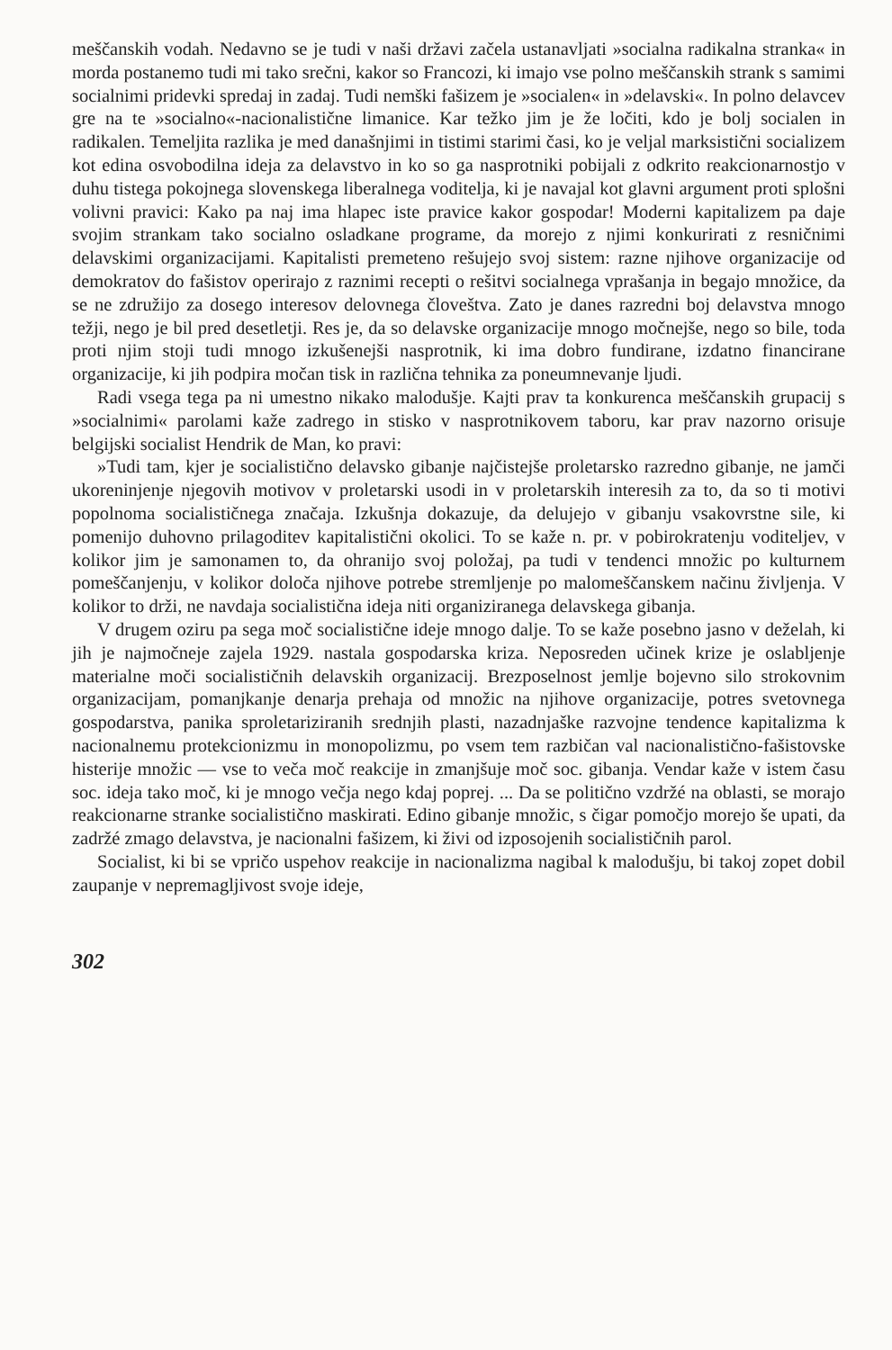meščanskih vodah. Nedavno se je tudi v naši državi začela ustanavljati »socialna radikalna stranka« in morda postanemo tudi mi tako srečni, kakor so Francozi, ki imajo vse polno meščanskih strank s samimi socialnimi pridevki spredaj in zadaj. Tudi nemški fašizem je »socialen« in »delavski«. In polno delavcev gre na te »socialno«-nacionalistične limanice. Kar težko jim je že ločiti, kdo je bolj socialen in radikalen. Temeljita razlika je med današnjimi in tistimi starimi časi, ko je veljal marksistični socializem kot edina osvobodilna ideja za delavstvo in ko so ga nasprotniki pobijali z odkrito reakcionarnostjo v duhu tistega pokojnega slovenskega liberalnega voditelja, ki je navajal kot glavni argument proti splošni volivni pravici: Kako pa naj ima hlapec iste pravice kakor gospodar! Moderni kapitalizem pa daje svojim strankam tako socialno osladkane programe, da morejo z njimi konkurirati z resničnimi delavskimi organizacijami. Kapitalisti premeteno rešujejo svoj sistem: razne njihove organizacije od demokratov do fašistov operirajo z raznimi recepti o rešitvi socialnega vprašanja in begajo množice, da se ne združijo za dosego interesov delovnega človeštva. Zato je danes razredni boj delavstva mnogo težji, nego je bil pred desetletji. Res je, da so delavske organizacije mnogo močnejše, nego so bile, toda proti njim stoji tudi mnogo izkušenejši nasprotnik, ki ima dobro fundirane, izdatno financirane organizacije, ki jih podpira močan tisk in različna tehnika za poneumnevanje ljudi.
Radi vsega tega pa ni umestno nikako malodušje. Kajti prav ta konkurenca meščanskih grupacij s »socialnimi« parolami kaže zadrego in stisko v nasprotnikovem taboru, kar prav nazorno orisuje belgijski socialist Hendrik de Man, ko pravi:
»Tudi tam, kjer je socialistično delavsko gibanje najčistejše proletarsko razredno gibanje, ne jamči ukoreninjenje njegovih motivov v proletarski usodi in v proletarskih interesih za to, da so ti motivi popolnoma socialističnega značaja. Izkušnja dokazuje, da delujejo v gibanju vsakovrstne sile, ki pomenijo duhovno prilagoditev kapitalistični okolici. To se kaže n. pr. v pobirokratenju voditeljev, v kolikor jim je samonamen to, da ohranijo svoj položaj, pa tudi v tendenci množic po kulturnem pomeščanjenju, v kolikor določa njihove potrebe stremljenje po malomeščanskem načinu življenja. V kolikor to drži, ne navdaja socialistična ideja niti organiziranega delavskega gibanja.
V drugem oziru pa sega moč socialistične ideje mnogo dalje. To se kaže posebno jasno v deželah, ki jih je najmočneje zajela 1929. nastala gospodarska kriza. Neposreden učinek krize je oslabljenje materialne moči socialističnih delavskih organizacij. Brezposelnost jemlje bojevno silo strokovnim organizacijam, pomanjkanje denarja prehaja od množic na njihove organizacije, potres svetovnega gospodarstva, panika sproletariziranih srednjih plasti, nazadnjaške razvojne tendence kapitalizma k nacionalnemu protekcionizmu in monopolizmu, po vsem tem razbičan val nacionalistično-fašistovske histerije množic — vse to veča moč reakcije in zmanjšuje moč soc. gibanja. Vendar kaže v istem času soc. ideja tako moč, ki je mnogo večja nego kdaj poprej. ... Da se politično vzdržé na oblasti, se morajo reakcionarne stranke socialistično maskirati. Edino gibanje množic, s čigar pomočjo morejo še upati, da zadržé zmago delavstva, je nacionalni fašizem, ki živi od izposojenih socialističnih parol.
Socialist, ki bi se vpričo uspehov reakcije in nacionalizma nagibal k malodušju, bi takoj zopet dobil zaupanje v nepremagljivost svoje ideje,
302